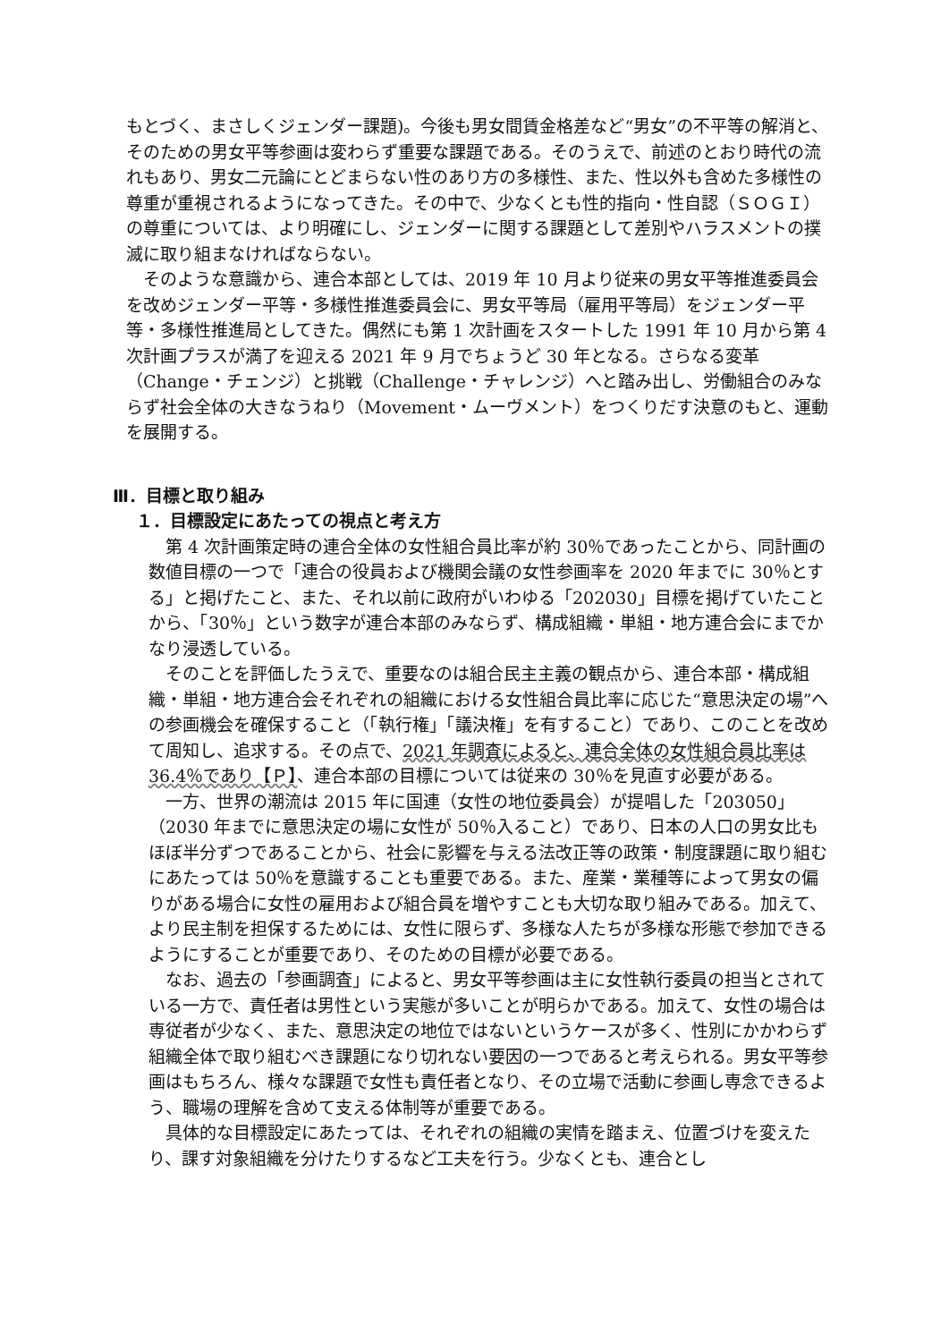もとづく、まさしくジェンダー課題)。今後も男女間賃金格差など“男女”の不平等の解消と、そのための男女平等参画は変わらず重要な課題である。そのうえで、前述のとおり時代の流れもあり、男女二元論にとどまらない性のあり方の多様性、また、性以外も含めた多様性の尊重が重視されるようになってきた。その中で、少なくとも性的指向・性自認（ＳＯＧＩ）の尊重については、より明確にし、ジェンダーに関する課題として差別やハラスメントの撲滅に取り組まなければならない。
そのような意識から、連合本部としては、2019 年 10 月より従来の男女平等推進委員会を改めジェンダー平等・多様性推進委員会に、男女平等局（雇用平等局）をジェンダー平等・多様性推進局としてきた。偶然にも第 1 次計画をスタートした 1991 年 10 月から第 4 次計画プラスが満了を迎える 2021 年 9 月でちょうど 30 年となる。さらなる変革（Change・チェンジ）と挑戦（Challenge・チャレンジ）へと踏み出し、労働組合のみならず社会全体の大きなうねり（Movement・ムーヴメント）をつくりだす決意のもと、運動を展開する。
Ⅲ．目標と取り組み
１．目標設定にあたっての視点と考え方
第 4 次計画策定時の連合全体の女性組合員比率が約 30％であったことから、同計画の数値目標の一つで「連合の役員および機関会議の女性参画率を 2020 年までに 30％とする」と掲げたこと、また、それ以前に政府がいわゆる「202030」目標を掲げていたことから、「30％」という数字が連合本部のみならず、構成組織・単組・地方連合会にまでかなり浸透している。
そのことを評価したうえで、重要なのは組合民主主義の観点から、連合本部・構成組織・単組・地方連合会それぞれの組織における女性組合員比率に応じた“意思決定の場”への参画機会を確保すること（「執行権」「議決権」を有すること）であり、このことを改めて周知し、追求する。その点で、2021 年調査によると、連合全体の女性組合員比率は 36.4％であり【Ｐ】、連合本部の目標については従来の 30％を見直す必要がある。
一方、世界の潮流は 2015 年に国連（女性の地位委員会）が提唱した「203050」（2030 年までに意思決定の場に女性が 50％入ること）であり、日本の人口の男女比もほぼ半分ずつであることから、社会に影響を与える法改正等の政策・制度課題に取り組むにあたっては 50％を意識することも重要である。また、産業・業種等によって男女の偏りがある場合に女性の雇用および組合員を増やすことも大切な取り組みである。加えて、より民主制を担保するためには、女性に限らず、多様な人たちが多様な形態で参加できるようにすることが重要であり、そのための目標が必要である。
なお、過去の「参画調査」によると、男女平等参画は主に女性執行委員の担当とされている一方で、責任者は男性という実態が多いことが明らかである。加えて、女性の場合は専従者が少なく、また、意思決定の地位ではないというケースが多く、性別にかかわらず組織全体で取り組むべき課題になり切れない要因の一つであると考えられる。男女平等参画はもちろん、様々な課題で女性も責任者となり、その立場で活動に参画し専念できるよう、職場の理解を含めて支える体制等が重要である。
具体的な目標設定にあたっては、それぞれの組織の実情を踏まえ、位置づけを変えたり、課す対象組織を分けたりするなど工夫を行う。少なくとも、連合とし